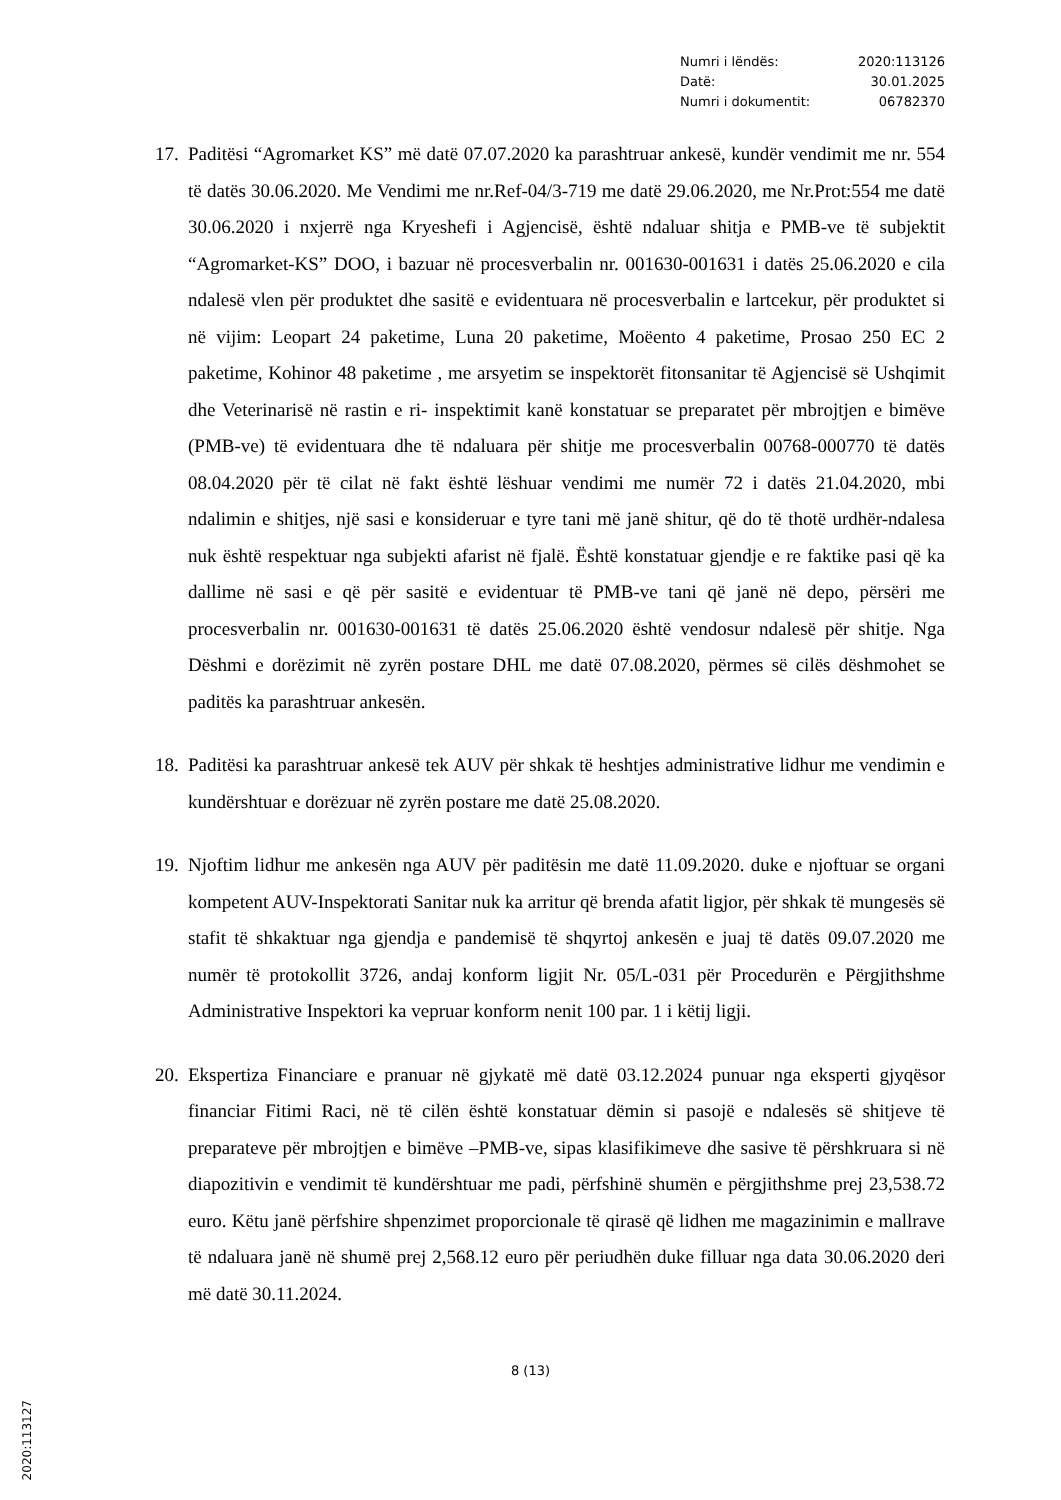Numri i lëndës: 2020:113126
Datë: 30.01.2025
Numri i dokumentit: 06782370
17.
Paditësi “Agromarket KS” më datë 07.07.2020 ka parashtruar ankesë, kundër vendimit me nr. 554 të datës 30.06.2020. Me Vendimi me nr.Ref-04/3-719 me datë 29.06.2020, me Nr.Prot:554 me datë 30.06.2020 i nxjerrë nga Kryeshefi i Agjencisë, është ndaluar shitja e PMB-ve të subjektit “Agromarket-KS” DOO, i bazuar në procesverbalin nr. 001630-001631 i datës 25.06.2020 e cila ndalesë vlen për produktet dhe sasitë e evidentuara në procesverbalin e lartcekur, për produktet si në vijim: Leopart 24 paketime, Luna 20 paketime, Moëento 4 paketime, Prosao 250 EC 2 paketime, Kohinor 48 paketime , me arsyetim se inspektorët fitonsanitar të Agjencisë së Ushqimit dhe Veterinarisë në rastin e ri- inspektimit kanë konstatuar se preparatet për mbrojtjen e bimëve (PMB-ve) të evidentuara dhe të ndaluara për shitje me procesverbalin 00768-000770 të datës 08.04.2020 për të cilat në fakt është lëshuar vendimi me numër 72 i datës 21.04.2020, mbi ndalimin e shitjes, një sasi e konsideruar e tyre tani më janë shitur, që do të thotë urdhër-ndalesa nuk është respektuar nga subjekti afarist në fjalë. Është konstatuar gjendje e re faktike pasi që ka dallime në sasi e që për sasitë e evidentuar të PMB-ve tani që janë në depo, përsëri me procesverbalin nr. 001630-001631 të datës 25.06.2020 është vendosur ndalesë për shitje. Nga Dëshmi e dorëzimit në zyrën postare DHL me datë 07.08.2020, përmes së cilës dëshmohet se paditës ka parashtruar ankesën.
18.
Paditësi ka parashtruar ankesë tek AUV për shkak të heshtjes administrative lidhur me vendimin e kundërshtuar e dorëzuar në zyrën postare me datë 25.08.2020.
19.
Njoftim lidhur me ankesën nga AUV për paditësin me datë 11.09.2020. duke e njoftuar se organi kompetent AUV-Inspektorati Sanitar nuk ka arritur që brenda afatit ligjor, për shkak të mungesës së stafit të shkaktuar nga gjendja e pandemisë të shqyrtoj ankesën e juaj të datës 09.07.2020 me numër të protokollit 3726, andaj konform ligjit Nr. 05/L-031 për Procedurën e Përgjithshme Administrative Inspektori ka vepruar konform nenit 100 par. 1 i këtij ligji.
20.
Ekspertiza Financiare e pranuar në gjykatë më datë 03.12.2024 punuar nga eksperti gjyqësor financiar Fitimi Raci, në të cilën është konstatuar dëmin si pasojë e ndalesës së shitjeve të preparateve për mbrojtjen e bimëve –PMB-ve, sipas klasifikimeve dhe sasive të përshkruara si në diapozitivin e vendimit të kundërshtuar me padi, përfshinë shumën e përgjithshme prej 23,538.72 euro. Këtu janë përfshire shpenzimet proporcionale të qirasë që lidhen me magazinimin e mallrave të ndaluara janë në shumë prej 2,568.12 euro për periudhën duke filluar nga data 30.06.2020 deri më datë 30.11.2024.
8 (13)
2020:113127